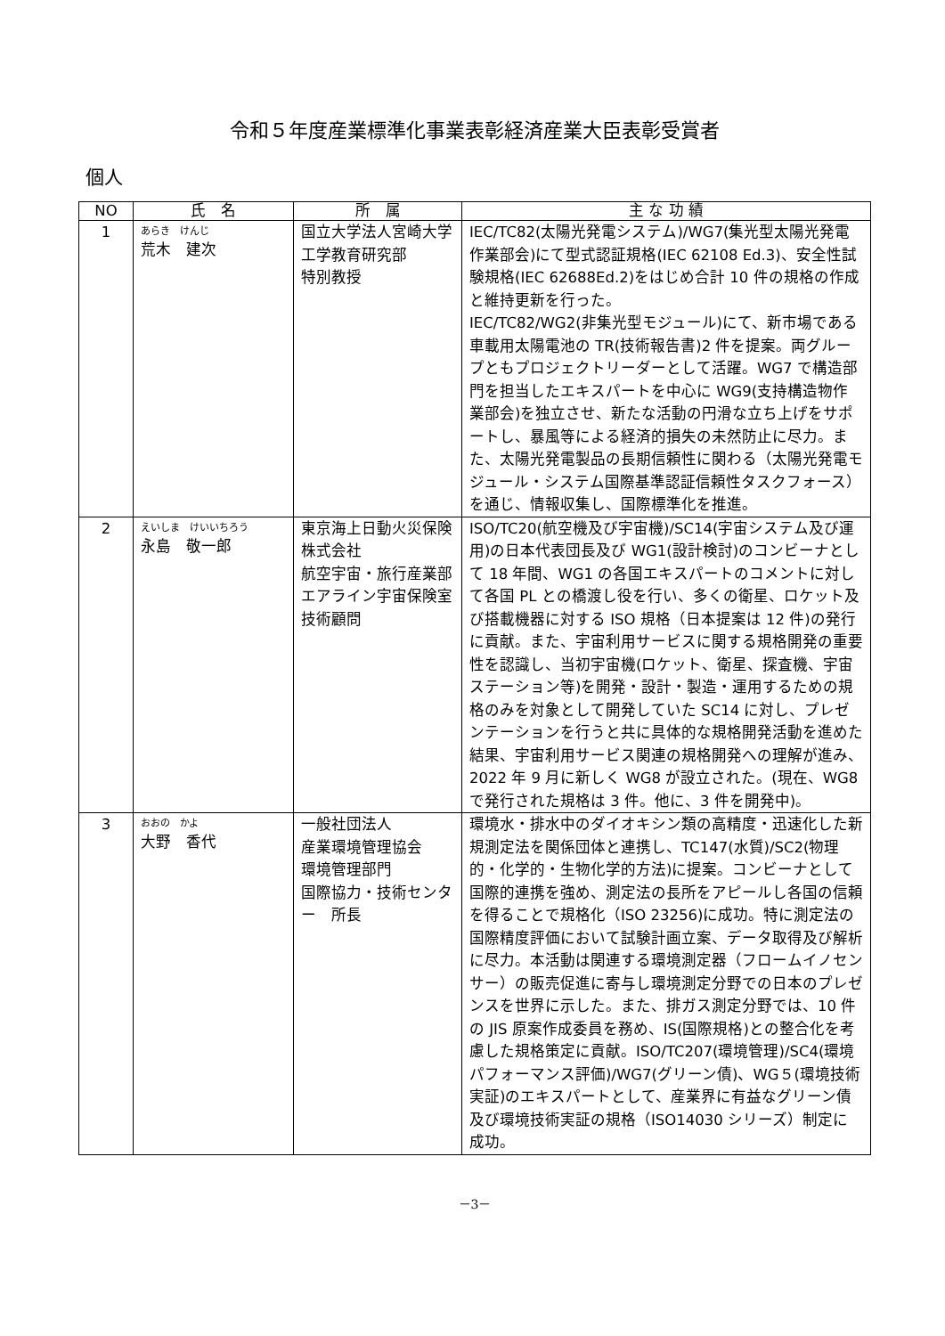令和５年度産業標準化事業表彰経済産業大臣表彰受賞者
個人
| NO | 氏 名 | 所 属 | 主 な 功 績 |
| --- | --- | --- | --- |
| 1 | あらき けんじ 荒木 建次 | 国立大学法人宮崎大学 工学教育研究部 特別教授 | IEC/TC82(太陽光発電システム)/WG7(集光型太陽光発電作業部会)にて型式認証規格(IEC 62108 Ed.3)、安全性試験規格(IEC 62688Ed.2)をはじめ合計 10 件の規格の作成と維持更新を行った。 IEC/TC82/WG2(非集光型モジュール)にて、新市場である車載用太陽電池の TR(技術報告書)2 件を提案。両グループともプロジェクトリーダーとして活躍。WG7 で構造部門を担当したエキスパートを中心に WG9(支持構造物作業部会)を独立させ、新たな活動の円滑な立ち上げをサポートし、暴風等による経済的損失の未然防止に尽力。また、太陽光発電製品の長期信頼性に関わる（太陽光発電モジュール・システム国際基準認証信頼性タスクフォース）を通じ、情報収集し、国際標準化を推進。 |
| 2 | えいしま けいいちろう 永島 敬一郎 | 東京海上日動火災保険株式会社 航空宇宙・旅行産業部エアライン宇宙保険室 技術顧問 | ISO/TC20(航空機及び宇宙機)/SC14(宇宙システム及び運用)の日本代表団長及び WG1(設計検討)のコンビーナとして 18 年間、WG1 の各国エキスパートのコメントに対して各国 PL との橋渡し役を行い、多くの衛星、ロケット及び搭載機器に対する ISO 規格（日本提案は 12 件)の発行に貢献。また、宇宙利用サービスに関する規格開発の重要性を認識し、当初宇宙機(ロケット、衛星、探査機、宇宙ステーション等)を開発・設計・製造・運用するための規格のみを対象として開発していた SC14 に対し、プレゼンテーションを行うと共に具体的な規格開発活動を進めた結果、宇宙利用サービス関連の規格開発への理解が進み、2022 年 9 月に新しく WG8 が設立された。(現在、WG8 で発行された規格は 3 件。他に、3 件を開発中)。 |
| 3 | おおの かよ 大野 香代 | 一般社団法人 産業環境管理協会 環境管理部門 国際協力・技術センター 所長 | 環境水・排水中のダイオキシン類の高精度・迅速化した新規測定法を関係団体と連携し、TC147(水質)/SC2(物理的・化学的・生物化学的方法)に提案。コンビーナとして国際的連携を強め、測定法の長所をアピールし各国の信頼を得ることで規格化（ISO 23256)に成功。特に測定法の国際精度評価において試験計画立案、データ取得及び解析に尽力。本活動は関連する環境測定器（フロームイノセンサー）の販売促進に寄与し環境測定分野での日本のプレゼンスを世界に示した。また、排ガス測定分野では、10 件の JIS 原案作成委員を務め、IS(国際規格)との整合化を考慮した規格策定に貢献。ISO/TC207(環境管理)/SC4(環境パフォーマンス評価)/WG7(グリーン債)、WG５(環境技術実証)のエキスパートとして、産業界に有益なグリーン債及び環境技術実証の規格（ISO14030 シリーズ）制定に成功。 |
－3－